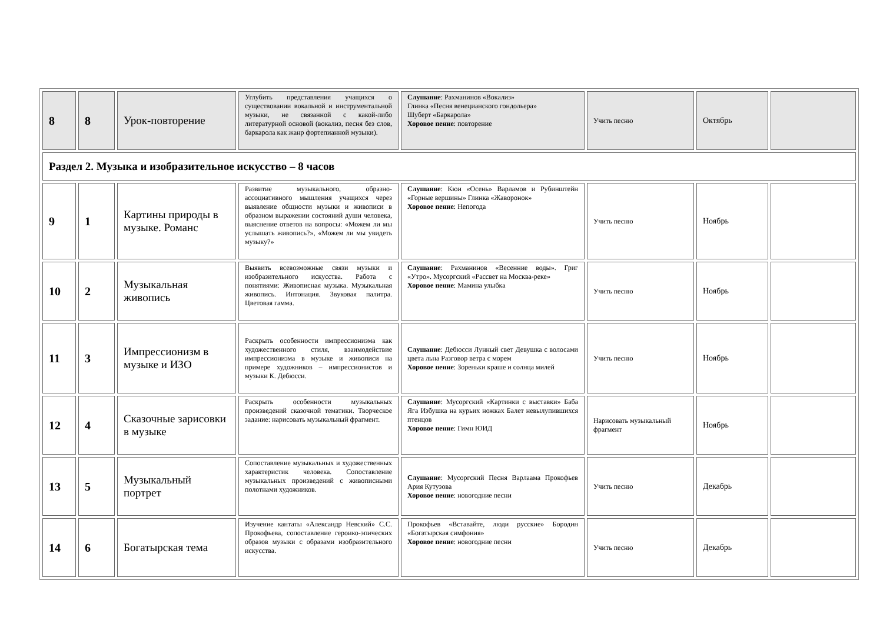| 8 | 8 | Урок-повторение | Углубить представления учащихся о существовании вокальной и инструментальной музыки, не связанной с какой-либо литературной основой (вокализ, песня без слов, баркарола как жанр фортепианной музыки). | Слушание : Рахманинов «Вокализ» Глинка «Песня венецианского гондольера» Шуберт «Баркарола» Хоровое пение : повторение | Учить песню | Октябрь | |
| Раздел 2. Музыка и изобразительное искусство – 8 часов | | | | | | | |
| 9 | 1 | Картины природы в музыке. Романс | Развитие музыкального, образно-ассоциативного мышления учащихся через выявление общности музыки и живописи в образном выражении состояний души человека, выяснение ответов на вопросы: «Можем ли мы услышать живопись?», «Можем ли мы увидеть музыку?» | Слушание : Кюи «Осень» Варламов и Рубинштейн «Горные вершины» Глинка «Жаворонок» Хоровое пение : Непогода | Учить песню | Ноябрь | |
| 10 | 2 | Музыкальная живопись | Выявить всевозможные связи музыки и изобразительного искусства. Работа с понятиями: Живописная музыка. Музыкальная живопись. Интонация. Звуковая палитра. Цветовая гамма. | Слушание : Рахманинов «Весенние воды». Григ «Утро». Мусоргский «Рассвет на Москва-реке» Хоровое пение : Мамина улыбка | Учить песню | Ноябрь | |
| 11 | 3 | Импрессионизм в музыке и ИЗО | Раскрыть особенности импрессионизма как художественного стиля, взаимодействие импрессионизма в музыке и живописи на примере художников – импрессионистов и музыки К. Дебюсси. | Слушание : Дебюсси Лунный свет Девушка с волосами цвета льна Разговор ветра с морем Хоровое пение : Зореньки краше и солнца милей | Учить песню | Ноябрь | |
| 12 | 4 | Сказочные зарисовки в музыке | Раскрыть особенности музыкальных произведений сказочной тематики. Творческое задание: нарисовать музыкальный фрагмент. | Слушание : Мусоргский «Картинки с выставки» Баба Яга Избушка на курьих ножках Балет невылупившихся птенцов Хоровое пение : Гимн ЮИД | Нарисовать музыкальный фрагмент | Ноябрь | |
| 13 | 5 | Музыкальный портрет | Сопоставление музыкальных и художественных характеристик человека. Сопоставление музыкальных произведений с живописными полотнами художников. | Слушание : Мусоргский Песня Варлаама Прокофьев Ария Кутузова Хоровое пение : новогодние песни | Учить песню | Декабрь | |
| 14 | 6 | Богатырская тема | Изучение кантаты «Александр Невский» С.С. Прокофьева, сопоставление героико-эпических образов музыки с образами изобразительного искусства. | Прокофьев «Вставайте, люди русские» Бородин «Богатырская симфония» Хоровое пение : новогодние песни | Учить песню | Декабрь | |